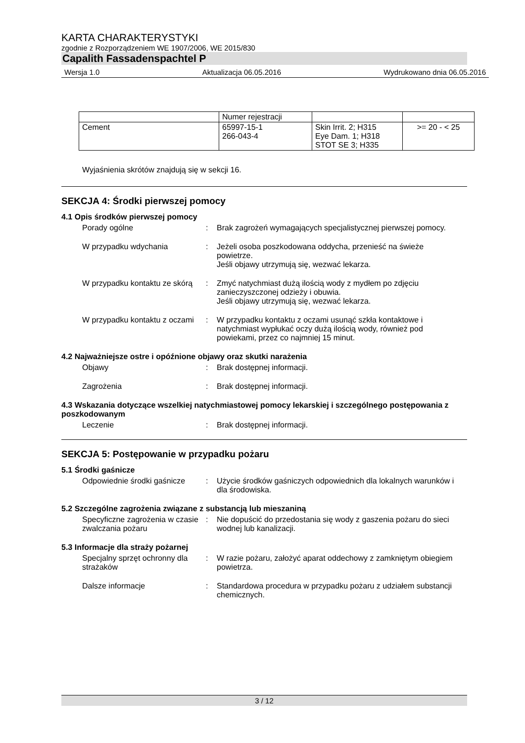KARTA CHARAKTERYSTYKI
zgodnie z Rozporządzeniem WE 1907/2006, WE 2015/830
Capalith Fassadenspachtel P
Wersja 1.0 Aktualizacja 06.05.2016 Wydrukowano dnia 06.05.2016
| | Numer rejestracji | | |
| Cement | 65997-15-1 266-043-4 | Skin Irrit. 2; H315 Eye Dam. 1; H318 STOT SE 3; H335 | >= 20 - < 25 |
Wyjaśnienia skrótów znajdują się w sekcji 16.
SEKCJA 4: Środki pierwszej pomocy
4.1 Opis środków pierwszej pomocy
Porady ogólne : Brak zagrożeń wymagających specjalistycznej pierwszej pomocy.
W przypadku wdychania : Jeżeli osoba poszkodowana oddycha, przenieść na świeże powietrze.
Jeśli objawy utrzymują się, wezwać lekarza.
W przypadku kontaktu ze skórą
: Zmyć natychmiast dużą ilością wody z mydłem po zdjęciu zanieczyszczonej odzieży i obuwia.
Jeśli objawy utrzymują się, wezwać lekarza.
W przypadku kontaktu z oczami
: W przypadku kontaktu z oczami usunąć szkła kontaktowe i natychmiast wypłukać oczy dużą ilością wody, również pod powiekami, przez co najmniej 15 minut.
4.2 Najważniejsze ostre i opóźnione objawy oraz skutki narażenia
Objawy : Brak dostępnej informacji.
Zagrożenia : Brak dostępnej informacji.
4.3 Wskazania dotyczące wszelkiej natychmiastowej pomocy lekarskiej i szczególnego postępowania z poszkodowanym
Leczenie : Brak dostępnej informacji.
SEKCJA 5: Postępowanie w przypadku pożaru
5.1 Środki gaśnicze
Odpowiednie środki gaśnicze
: Użycie środków gaśniczych odpowiednich dla lokalnych warunków i dla środowiska.
5.2 Szczególne zagrożenia związane z substancją lub mieszaniną
Specyficzne zagrożenia w czasie zwalczania pożaru
: Nie dopuścić do przedostania się wody z gaszenia pożaru do sieci wodnej lub kanalizacji.
5.3 Informacje dla straży pożarnej
Specjalny sprzęt ochronny dla strażaków
: W razie pożaru, założyć aparat oddechowy z zamkniętym obiegiem powietrza.
Dalsze informacje : Standardowa procedura w przypadku pożaru z udziałem substancji chemicznych.
3 / 12